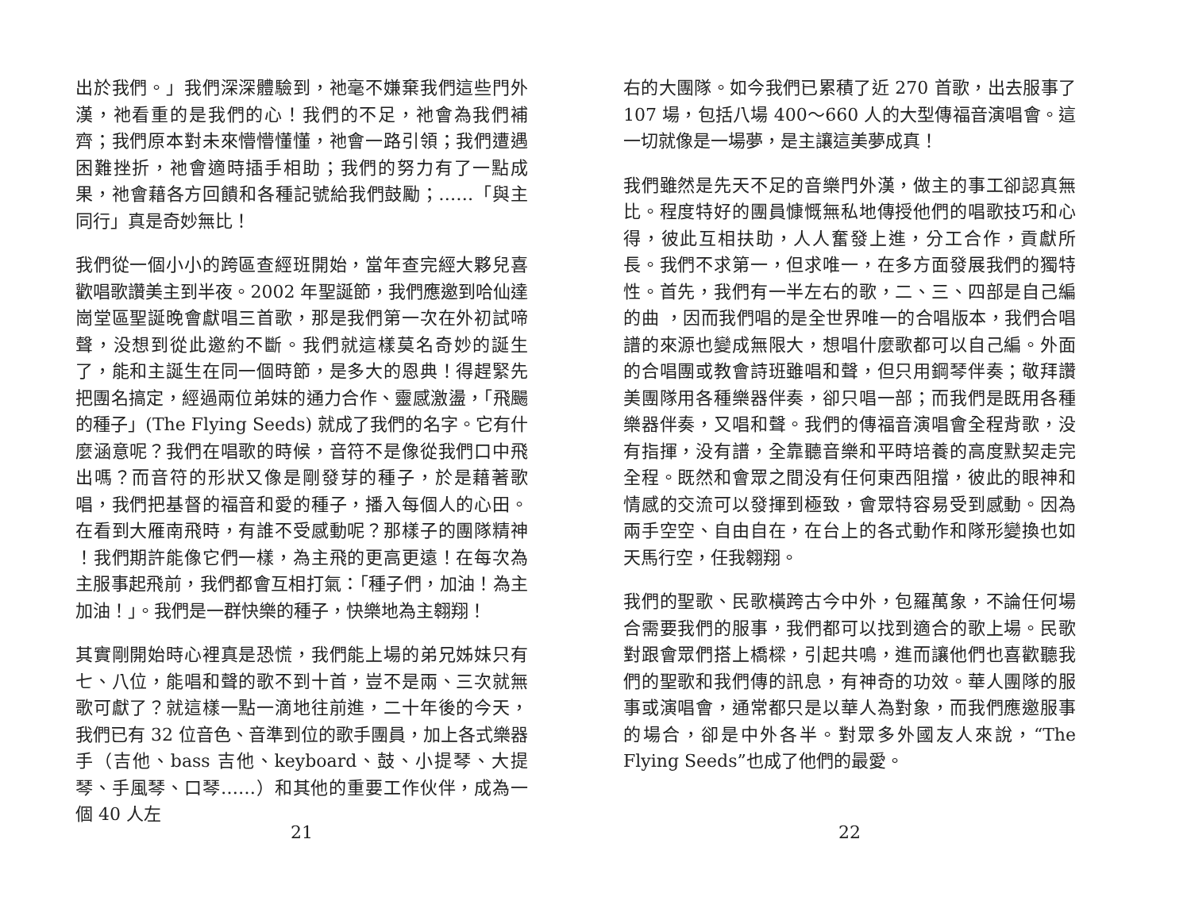出於我們。」我們深深體驗到，祂毫不嫌棄我們這些門外漢，祂看重的是我們的心！我們的不足，祂會為我們補齊；我們原本對未來懵懵懂懂，祂會一路引領；我們遭遇困難挫折，祂會適時插手相助；我們的努力有了一點成果，祂會藉各方回饋和各種記號給我們鼓勵；……「與主同行」真是奇妙無比！
我們從一個小小的跨區查經班開始，當年查完經大夥兒喜歡唱歌讚美主到半夜。2002 年聖誕節，我們應邀到哈仙達崗堂區聖誕晚會獻唱三首歌，那是我們第一次在外初試啼聲，没想到從此邀約不斷。我們就這樣莫名奇妙的誕生了，能和主誕生在同一個時節，是多大的恩典！得趕緊先把團名搞定，經過兩位弟妹的通力合作、靈感激盪，「飛颺的種子」(The Flying Seeds) 就成了我們的名字。它有什麼涵意呢？我們在唱歌的時候，音符不是像從我們口中飛出嗎？而音符的形狀又像是剛發芽的種子，於是藉著歌唱，我們把基督的福音和愛的種子，播入每個人的心田。在看到大雁南飛時，有誰不受感動呢？那樣子的團隊精神 ！我們期許能像它們一樣，為主飛的更高更遠！在每次為主服事起飛前，我們都會互相打氣：「種子們，加油！為主加油！」。我們是一群快樂的種子，快樂地為主翱翔！
其實剛開始時心裡真是恐慌，我們能上場的弟兄姊妹只有七、八位，能唱和聲的歌不到十首，豈不是兩、三次就無歌可獻了？就這樣一點一滴地往前進，二十年後的今天，我們已有 32 位音色、音準到位的歌手團員，加上各式樂器手（吉他、bass 吉他、keyboard、鼓、小提琴、大提琴、手風琴、口琴……）和其他的重要工作伙伴，成為一個 40 人左
21
右的大團隊。如今我們已累積了近 270 首歌，出去服事了 107 場，包括八場 400～660 人的大型傳福音演唱會。這一切就像是一場夢，是主讓這美夢成真！
我們雖然是先天不足的音樂門外漢，做主的事工卻認真無比。程度特好的團員慷慨無私地傳授他們的唱歌技巧和心得，彼此互相扶助，人人奮發上進，分工合作，貢獻所長。我們不求第一，但求唯一，在多方面發展我們的獨特性。首先，我們有一半左右的歌，二、三、四部是自己編的曲 ，因而我們唱的是全世界唯一的合唱版本，我們合唱譜的來源也變成無限大，想唱什麼歌都可以自己編。外面的合唱團或教會詩班雖唱和聲，但只用鋼琴伴奏；敬拜讚美團隊用各種樂器伴奏，卻只唱一部；而我們是既用各種樂器伴奏，又唱和聲。我們的傳福音演唱會全程背歌，没有指揮，没有譜，全靠聽音樂和平時培養的高度默契走完全程。既然和會眾之間没有任何東西阻擋，彼此的眼神和情感的交流可以發揮到極致，會眾特容易受到感動。因為兩手空空、自由自在，在台上的各式動作和隊形變換也如天馬行空，任我翱翔。
我們的聖歌、民歌橫跨古今中外，包羅萬象，不論任何場合需要我們的服事，我們都可以找到適合的歌上場。民歌對跟會眾們搭上橋樑，引起共鳴，進而讓他們也喜歡聽我們的聖歌和我們傳的訊息，有神奇的功效。華人團隊的服事或演唱會，通常都只是以華人為對象，而我們應邀服事的場合，卻是中外各半。對眾多外國友人來說，“The Flying Seeds”也成了他們的最愛。
22